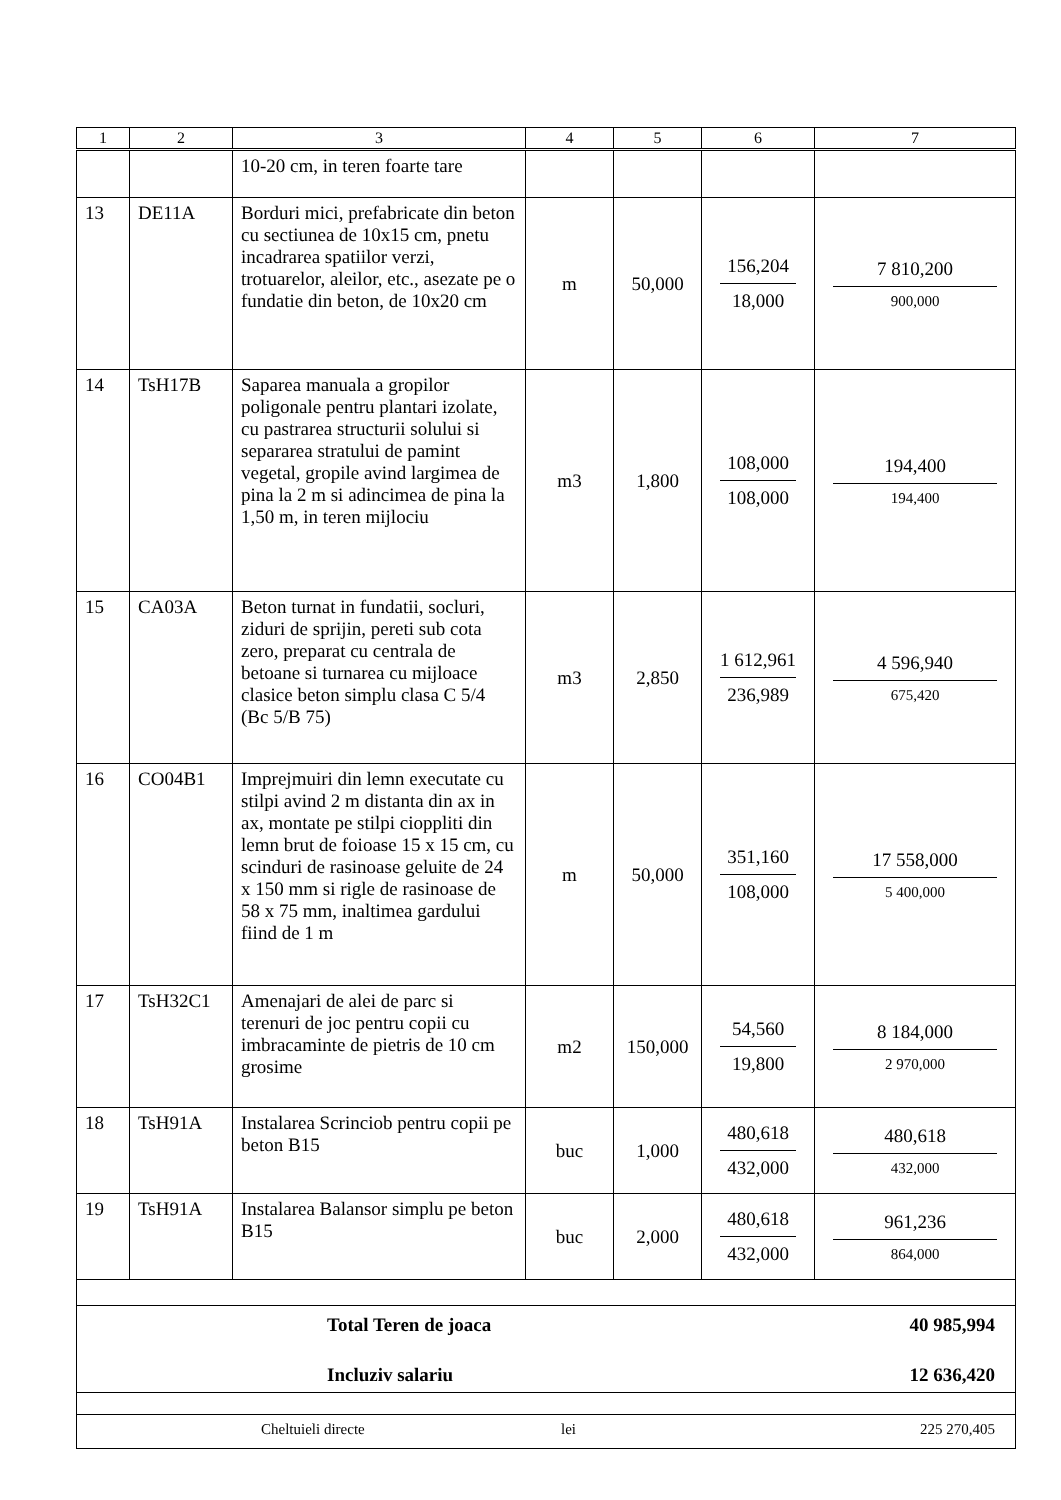| 1 | 2 | 3 | 4 | 5 | 6 | 7 |
| --- | --- | --- | --- | --- | --- | --- |
| | | 10-20 cm, in teren foarte tare | | | | |
| 13 | DE11A | Borduri mici, prefabricate din beton cu sectiunea de 10x15 cm, pnetu incadrarea spatiilor verzi, trotuarelor, aleilor, etc., asezate pe o fundatie din beton, de 10x20 cm | m | 50,000 | 156,204 18,000 | 7 810,200 900,000 |
| 14 | TsH17B | Saparea manuala a gropilor poligonale pentru plantari izolate, cu pastrarea structurii solului si separarea stratului de pamint vegetal, gropile avind largimea de pina la 2 m si adincimea de pina la 1,50 m, in teren mijlociu | m3 | 1,800 | 108,000 108,000 | 194,400 194,400 |
| 15 | CA03A | Beton turnat in fundatii, socluri, ziduri de sprijin, pereti sub cota zero, preparat cu centrala de betoane si turnarea cu mijloace clasice beton simplu clasa C 5/4 (Bc 5/B 75) | m3 | 2,850 | 1 612,961 236,989 | 4 596,940 675,420 |
| 16 | CO04B1 | Imprejmuiri din lemn executate cu stilpi avind 2 m distanta din ax in ax, montate pe stilpi cioppliti din lemn brut de foioase 15 x 15 cm, cu scinduri de rasinoase geluite de 24 x 150 mm si rigle de rasinoase de 58 x 75 mm, inaltimea gardului fiind de 1 m | m | 50,000 | 351,160 108,000 | 17 558,000 5 400,000 |
| 17 | TsH32C1 | Amenajari de alei de parc si terenuri de joc pentru copii cu imbracaminte de pietris de 10 cm grosime | m2 | 150,000 | 54,560 19,800 | 8 184,000 2 970,000 |
| 18 | TsH91A | Instalarea Scrinciob pentru copii pe beton B15 | buc | 1,000 | 480,618 432,000 | 480,618 432,000 |
| 19 | TsH91A | Instalarea Balansor simplu pe beton B15 | buc | 2,000 | 480,618 432,000 | 961,236 864,000 |
| Total Teren de joaca 40 985,994 Incluziv salariu 12 636,420 | | | | | | |
| Cheltuieli directe lei 225 270,405 | | | | | | |